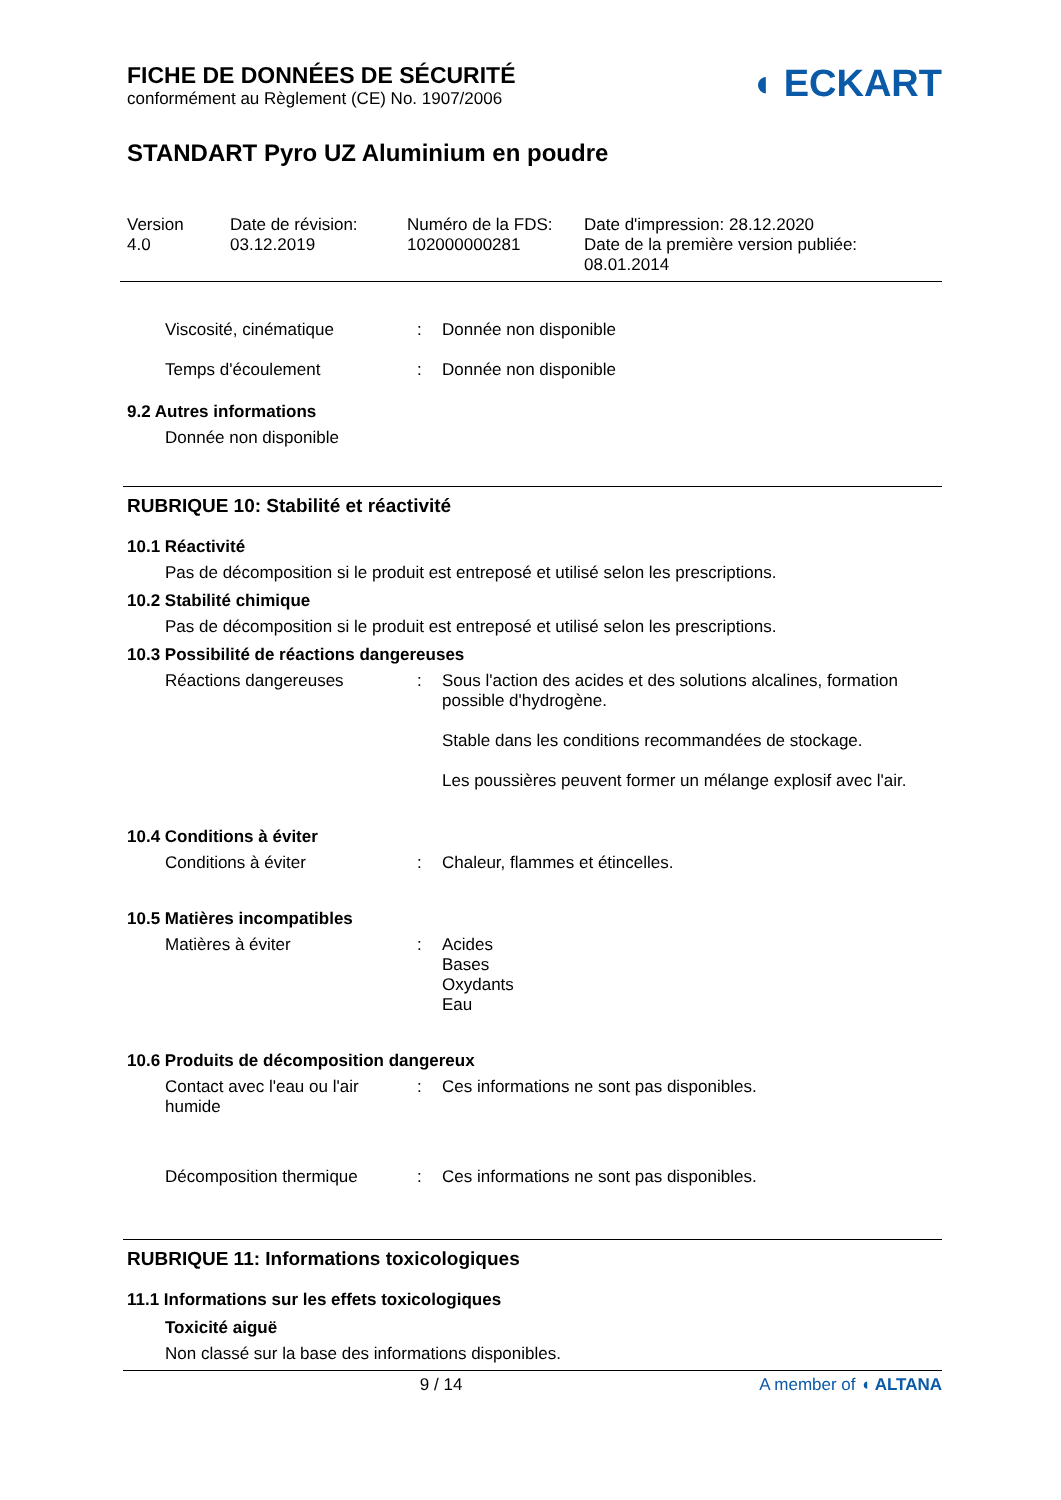FICHE DE DONNÉES DE SÉCURITÉ
conformément au Règlement (CE) No. 1907/2006
◖ ECKART
STANDART Pyro UZ Aluminium en poudre
Version
4.0
Date de révision:
03.12.2019
Numéro de la FDS:
102000000281
Date d'impression: 28.12.2020
Date de la première version publiée:
08.01.2014
Viscosité, cinématique : Donnée non disponible
Temps d'écoulement : Donnée non disponible
9.2 Autres informations
Donnée non disponible
RUBRIQUE 10: Stabilité et réactivité
10.1 Réactivité
Pas de décomposition si le produit est entreposé et utilisé selon les prescriptions.
10.2 Stabilité chimique
Pas de décomposition si le produit est entreposé et utilisé selon les prescriptions.
10.3 Possibilité de réactions dangereuses
Réactions dangereuses : Sous l'action des acides et des solutions alcalines, formation possible d'hydrogène.
Stable dans les conditions recommandées de stockage.
Les poussières peuvent former un mélange explosif avec l'air.
10.4 Conditions à éviter
Conditions à éviter : Chaleur, flammes et étincelles.
10.5 Matières incompatibles
Matières à éviter : Acides
Bases
Oxydants
Eau
10.6 Produits de décomposition dangereux
Contact avec l'eau ou l'air humide
: Ces informations ne sont pas disponibles.
Décomposition thermique : Ces informations ne sont pas disponibles.
RUBRIQUE 11: Informations toxicologiques
11.1 Informations sur les effets toxicologiques
Toxicité aiguë
Non classé sur la base des informations disponibles.
9 / 14 A member of ◖ ALTANA